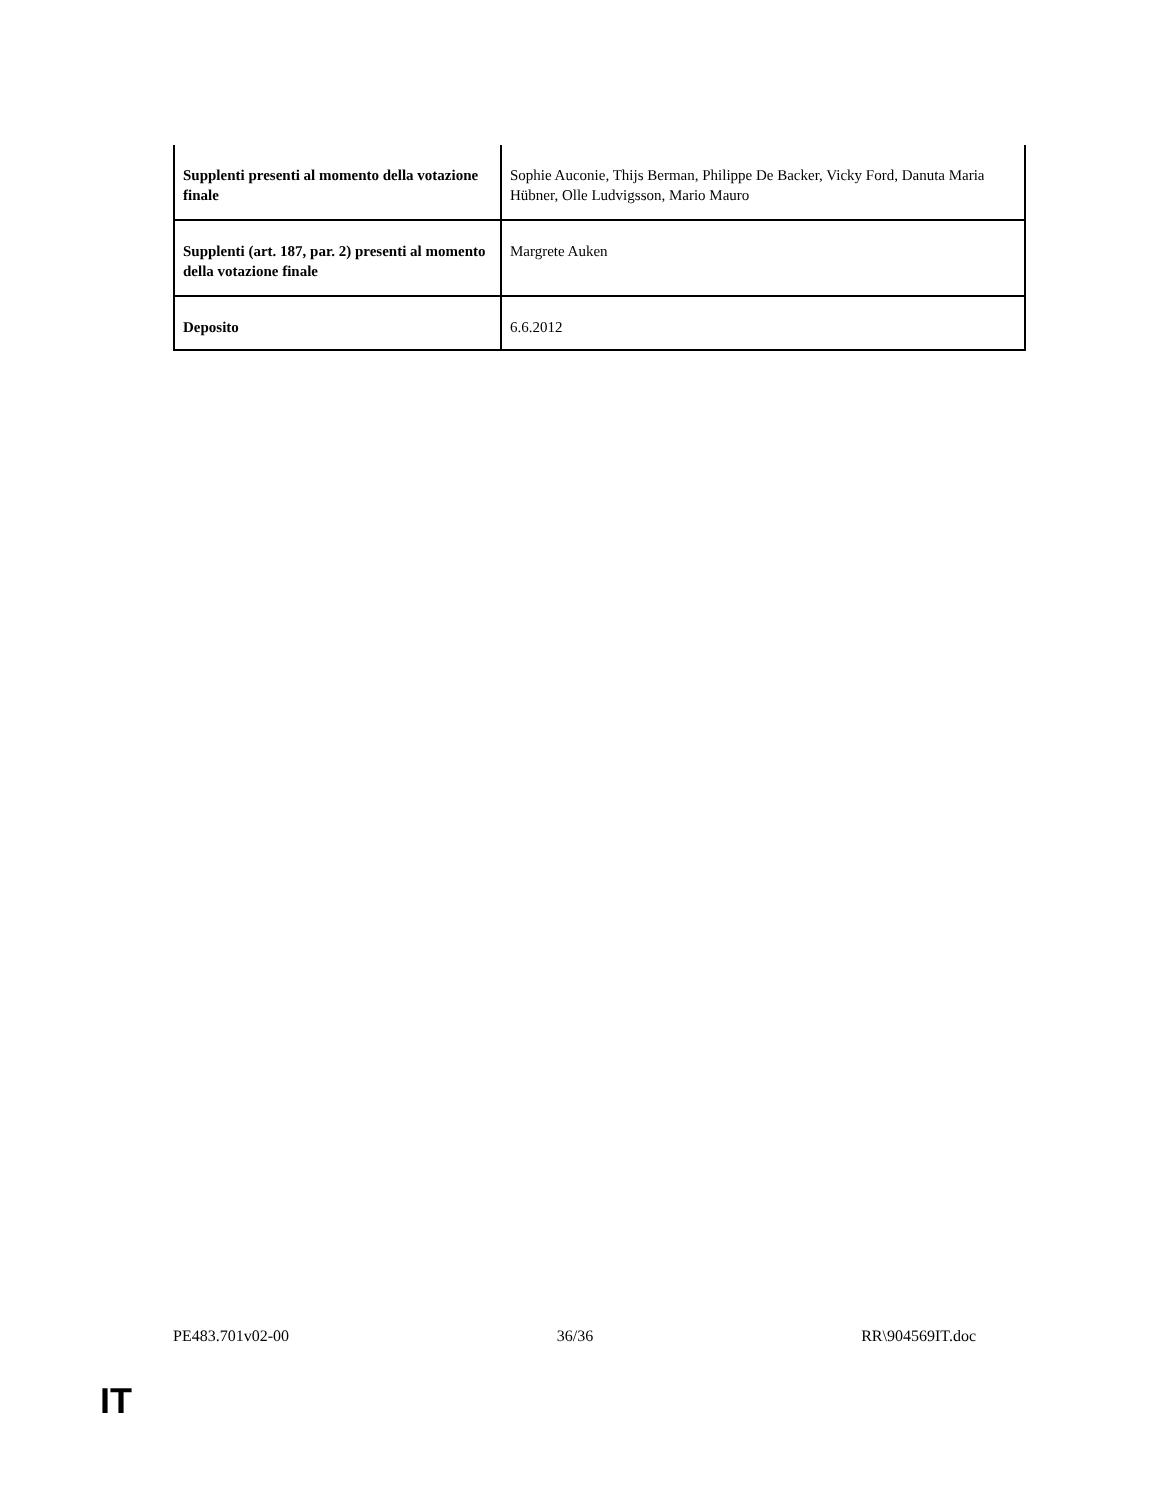| Supplenti presenti al momento della votazione finale | Sophie Auconie, Thijs Berman, Philippe De Backer, Vicky Ford, Danuta Maria Hübner, Olle Ludvigsson, Mario Mauro |
| Supplenti (art. 187, par. 2) presenti al momento della votazione finale | Margrete Auken |
| Deposito | 6.6.2012 |
PE483.701v02-00 36/36 RR\904569IT.doc
IT